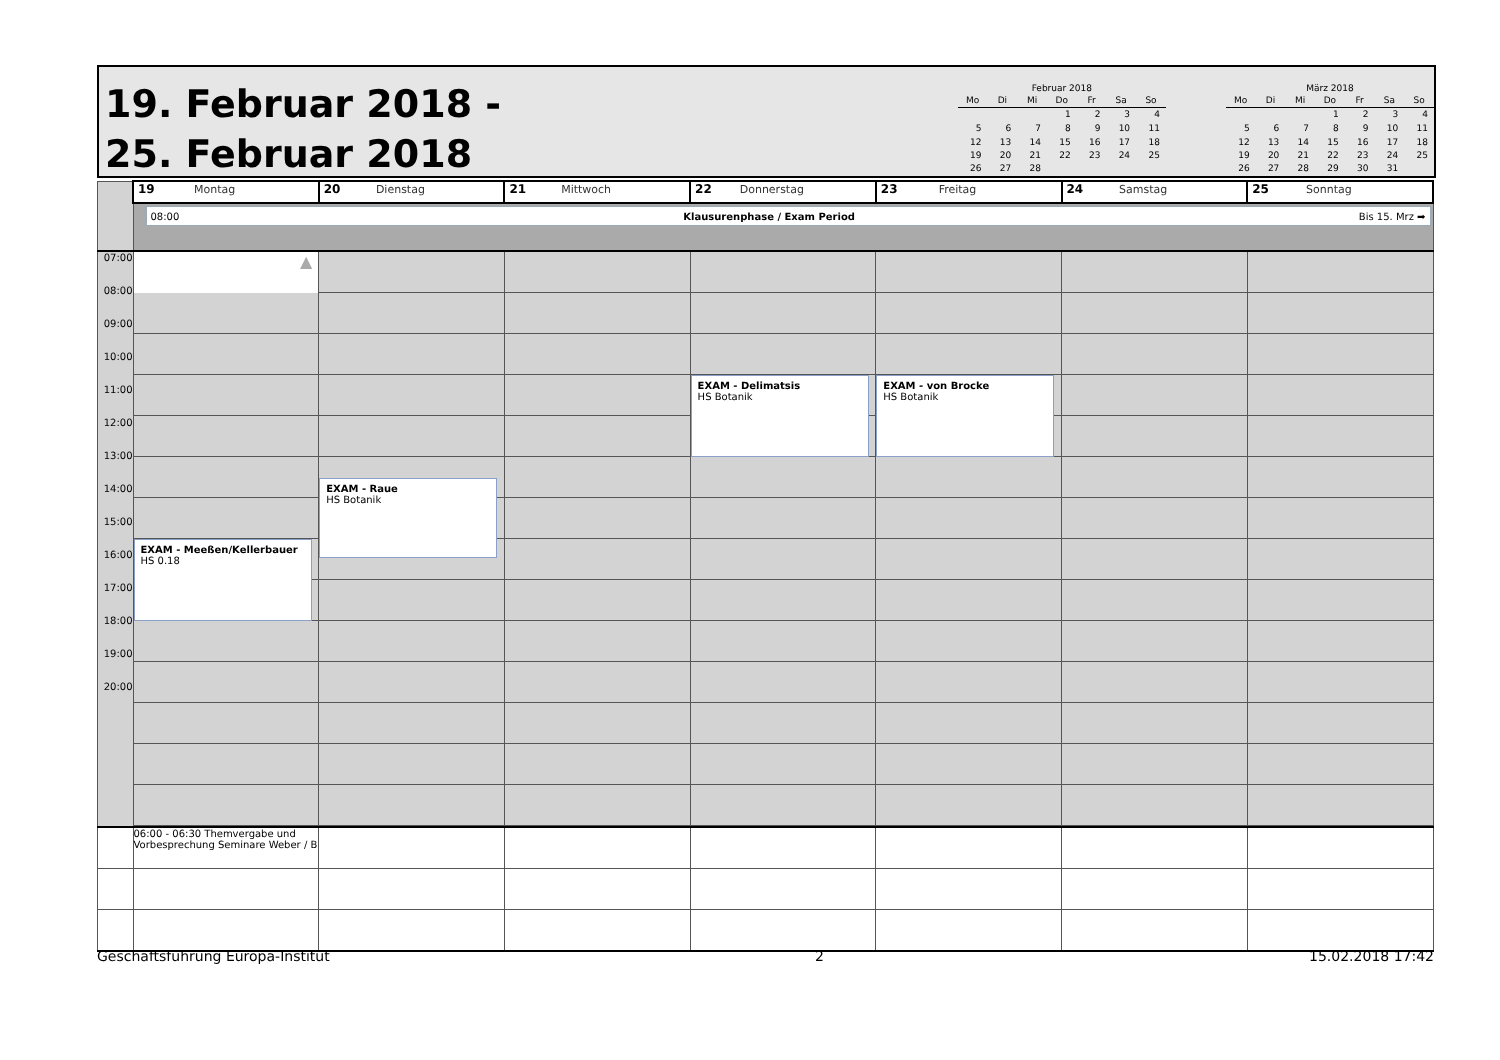19. Februar 2018 -
25. Februar 2018
Februar 2018
| Mo | Di | Mi | Do | Fr | Sa | So |
| --- | --- | --- | --- | --- | --- | --- |
| | | | 1 | 2 | 3 | 4 |
| 5 | 6 | 7 | 8 | 9 | 10 | 11 |
| 12 | 13 | 14 | 15 | 16 | 17 | 18 |
| 19 | 20 | 21 | 22 | 23 | 24 | 25 |
| 26 | 27 | 28 | | | | |
März 2018
| Mo | Di | Mi | Do | Fr | Sa | So |
| --- | --- | --- | --- | --- | --- | --- |
| | | | 1 | 2 | 3 | 4 |
| 5 | 6 | 7 | 8 | 9 | 10 | 11 |
| 12 | 13 | 14 | 15 | 16 | 17 | 18 |
| 19 | 20 | 21 | 22 | 23 | 24 | 25 |
| 26 | 27 | 28 | 29 | 30 | 31 | |
| | 19 Montag | 20 Dienstag | 21 Mittwoch | 22 Donnerstag | 23 Freitag | 24 Samstag | 25 Sonntag |
| | 08:00 Klausurenphase / Exam Period Bis 15. Mrz ➡ | | | | | | |
| 07:00 08:00 09:00 10:00 11:00 12:00 13:00 14:00 15:00 16:00 17:00 18:00 19:00 20:00 | ▲ EXAM - Meeßen/Kellerbauer HS 0.18 | EXAM - Raue HS Botanik | | EXAM - Delimatsis HS Botanik | EXAM - von Brocke HS Botanik | | |
| | 06:00 - 06:30 Themvergabe und Vorbesprechung Seminare Weber / B | | | | | | |
Geschäftsführung Europa-Institut 2 15.02.2018 17:42